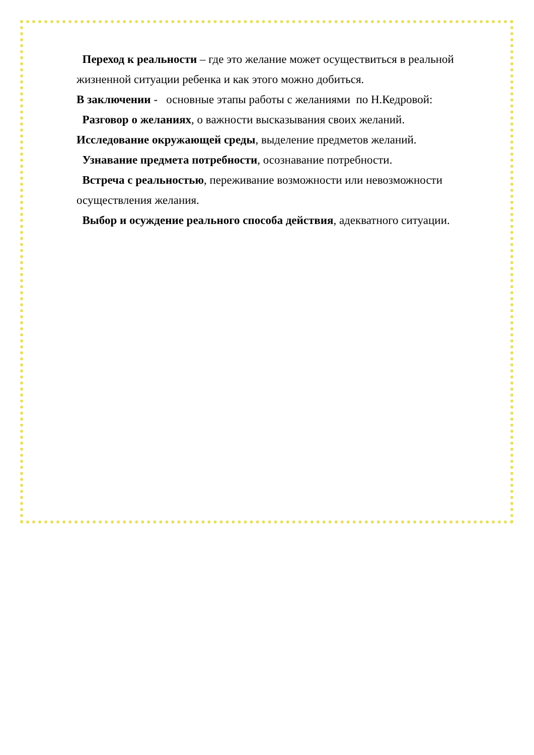Переход к реальности – где это желание может осуществиться в реальной жизненной ситуации ребенка и как этого можно добиться.
В заключении - основные этапы работы с желаниями по Н.Кедровой:
Разговор о желаниях, о важности высказывания своих желаний.
Исследование окружающей среды, выделение предметов желаний.
Узнавание предмета потребности, осознавание потребности.
Встреча с реальностью, переживание возможности или невозможности осуществления желания.
Выбор и осуждение реального способа действия, адекватного ситуации.